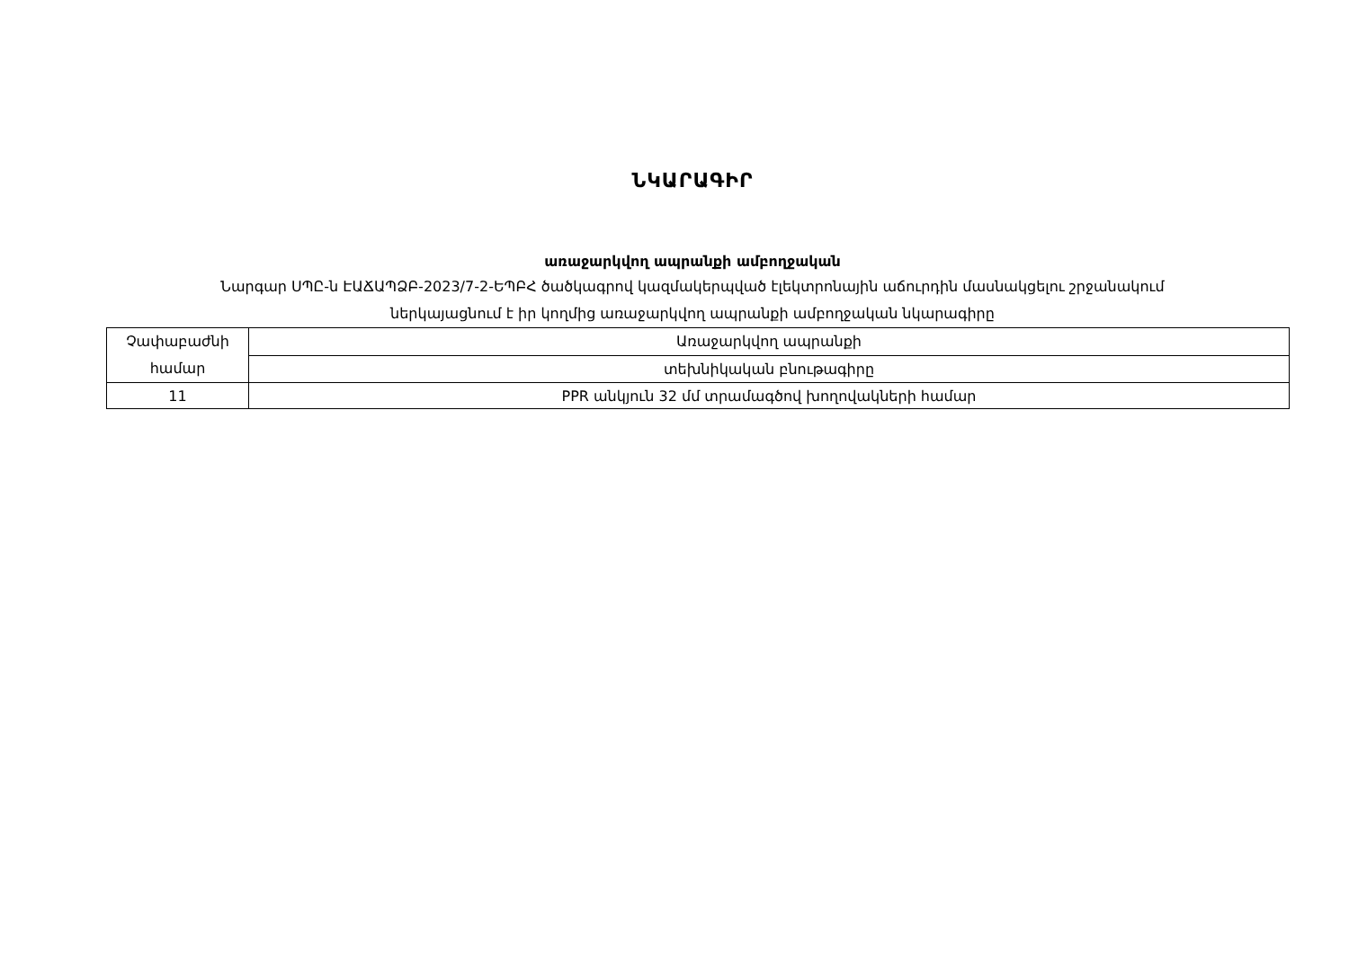ՆԿԱՐԱԳԻՐ
առաջարկվող ապրանքի ամբողջական
Նարգար ՍՊԸ-ն ԷԱՃԱՊՁԲ-2023/7-2-ԵՊԲՀ ծածկագրով կազմակերպված էլեկտրոնային աճուրդին մասնակցելու շրջանակում
ներկայացնում է իր կողմից առաջարկվող ապրանքի ամբողջական նկարագիրը
| Չափաբաժնի համար | Առաջարկվող ապրանքի |
| | տեխնիկական բնութագիրը |
| 11 | PPR անկյուն 32 մմ տրամագծով խողովակների համար |